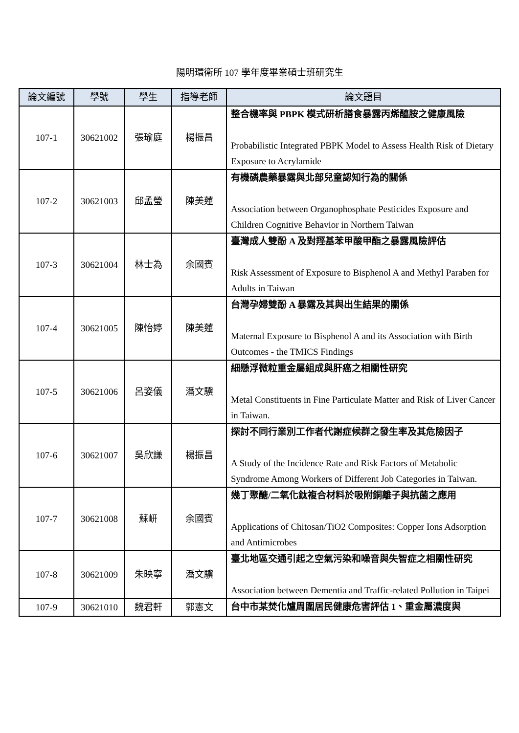陽明環衛所 107 學年度畢業碩士班研究生
| 論文編號 | 學號 | 學生 | 指導老師 | 論文題目 |
| --- | --- | --- | --- | --- |
| 107-1 | 30621002 | 張瑜庭 | 楊振昌 | 整合機率與 PBPK 模式研析膳食暴露丙烯醯胺之健康風險 Probabilistic Integrated PBPK Model to Assess Health Risk of Dietary Exposure to Acrylamide |
| 107-2 | 30621003 | 邱孟瑩 | 陳美蓮 | 有機磷農藥暴露與北部兒童認知行為的關係 Association between Organophosphate Pesticides Exposure and Children Cognitive Behavior in Northern Taiwan |
| 107-3 | 30621004 | 林士為 | 余國賓 | 臺灣成人雙酚 A 及對羥基苯甲酸甲酯之暴露風險評估 Risk Assessment of Exposure to Bisphenol A and Methyl Paraben for Adults in Taiwan |
| 107-4 | 30621005 | 陳怡婷 | 陳美蓮 | 台灣孕婦雙酚 A 暴露及其與出生結果的關係 Maternal Exposure to Bisphenol A and its Association with Birth Outcomes - the TMICS Findings |
| 107-5 | 30621006 | 呂姿儀 | 潘文驥 | 細懸浮微粒重金屬組成與肝癌之相關性研究 Metal Constituents in Fine Particulate Matter and Risk of Liver Cancer in Taiwan. |
| 107-6 | 30621007 | 吳欣謙 | 楊振昌 | 探討不同行業別工作者代謝症候群之發生率及其危險因子 A Study of the Incidence Rate and Risk Factors of Metabolic Syndrome Among Workers of Different Job Categories in Taiwan. |
| 107-7 | 30621008 | 蘇岍 | 余國賓 | 幾丁聚醣/二氧化鈦複合材料於吸附銅離子與抗菌之應用 Applications of Chitosan/TiO2 Composites: Copper Ions Adsorption and Antimicrobes |
| 107-8 | 30621009 | 朱映寧 | 潘文驥 | 臺北地區交通引起之空氣污染和噪音與失智症之相關性研究 Association between Dementia and Traffic-related Pollution in Taipei |
| 107-9 | 30621010 | 魏君軒 | 郭憲文 | 台中市某焚化爐周圍居民健康危害評估 1、重金屬濃度與 |